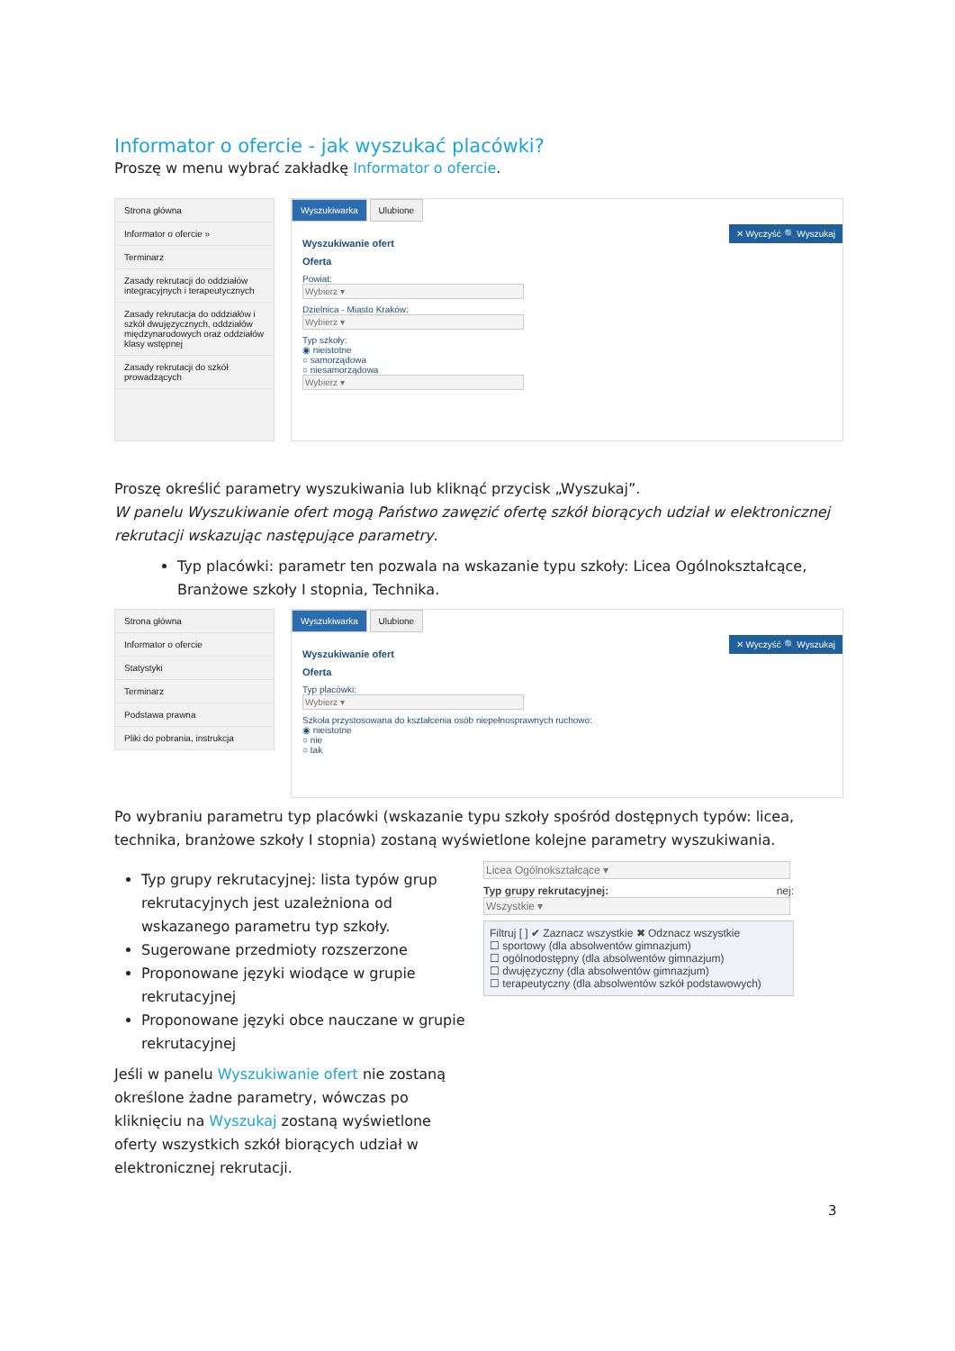Informator o ofercie - jak wyszukać placówki?
Proszę w menu wybrać zakładkę Informator o ofercie.
Strona główna
Informator o ofercie »
Terminarz
Zasady rekrutacji do oddziałów integracyjnych i terapeutycznych
Zasady rekrutacja do oddziałów i szkół dwujęzycznych, oddziałów międzynarodowych oraz oddziałów klasy wstępnej
Zasady rekrutacji do szkół prowadzących
Wyszukiwarka Ulubione
✕ Wyczyść 🔍 Wyszukaj
Wyszukiwanie ofert
Oferta
Powiat:
Wybierz ▾
Dzielnica - Miasto Kraków:
Wybierz ▾
Typ szkoły:
◉ nieistotne
○ samorządowa
○ niesamorządowa
Wybierz ▾
Proszę określić parametry wyszukiwania lub kliknąć przycisk „Wyszukaj”.
W panelu Wyszukiwanie ofert mogą Państwo zawęzić ofertę szkół biorących udział w elektronicznej rekrutacji wskazując następujące parametry.
Typ placówki: parametr ten pozwala na wskazanie typu szkoły: Licea Ogólnokształcące, Branżowe szkoły I stopnia, Technika.
Strona główna
Informator o ofercie
Statystyki
Terminarz
Podstawa prawna
Pliki do pobrania, instrukcja
Wyszukiwarka Ulubione
✕ Wyczyść 🔍 Wyszukaj
Wyszukiwanie ofert
Oferta
Typ placówki:
Wybierz ▾
Szkoła przystosowana do kształcenia osób niepełnosprawnych ruchowo:
◉ nieistotne
○ nie
○ tak
Po wybraniu parametru typ placówki (wskazanie typu szkoły spośród dostępnych typów: licea, technika, branżowe szkoły I stopnia) zostaną wyświetlone kolejne parametry wyszukiwania.
Typ grupy rekrutacyjnej: lista typów grup rekrutacyjnych jest uzależniona od wskazanego parametru typ szkoły.
Sugerowane przedmioty rozszerzone
Proponowane języki wiodące w grupie rekrutacyjnej
Proponowane języki obce nauczane w grupie rekrutacyjnej
Jeśli w panelu Wyszukiwanie ofert nie zostaną określone żadne parametry, wówczas po kliknięciu na Wyszukaj zostaną wyświetlone oferty wszystkich szkół biorących udział w elektronicznej rekrutacji.
Licea Ogólnokształcące ▾
Typ grupy rekrutacyjnej: nej:
Wszystkie ▾
Filtruj [ ] ✔ Zaznacz wszystkie ✖ Odznacz wszystkie
☐ sportowy (dla absolwentów gimnazjum)
☐ ogólnodostępny (dla absolwentów gimnazjum)
☐ dwujęzyczny (dla absolwentów gimnazjum)
☐ terapeutyczny (dla absolwentów szkół podstawowych)
3